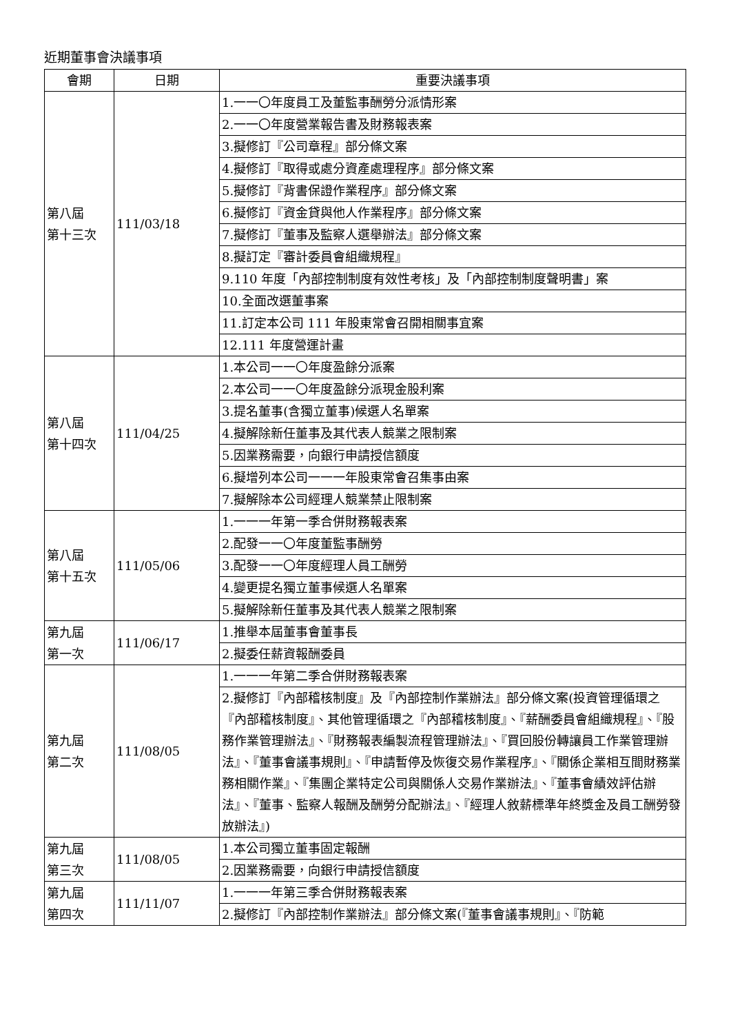近期董事會決議事項
| 會期 | 日期 | 重要決議事項 |
| --- | --- | --- |
| 第八屆 第十三次 | 111/03/18 | 1.一一〇年度員工及董監事酬勞分派情形案 |
| | | 2.一一〇年度營業報告書及財務報表案 |
| | | 3.擬修訂『公司章程』部分條文案 |
| | | 4.擬修訂『取得或處分資產處理程序』部分條文案 |
| | | 5.擬修訂『背書保證作業程序』部分條文案 |
| | | 6.擬修訂『資金貸與他人作業程序』部分條文案 |
| | | 7.擬修訂『董事及監察人選舉辦法』部分條文案 |
| | | 8.擬訂定『審計委員會組織規程』 |
| | | 9.110 年度「內部控制制度有效性考核」及「內部控制制度聲明書」案 |
| | | 10.全面改選董事案 |
| | | 11.訂定本公司 111 年股東常會召開相關事宜案 |
| | | 12.111 年度營運計畫 |
| 第八屆 第十四次 | 111/04/25 | 1.本公司一一〇年度盈餘分派案 |
| | | 2.本公司一一〇年度盈餘分派現金股利案 |
| | | 3.提名董事(含獨立董事)候選人名單案 |
| | | 4.擬解除新任董事及其代表人競業之限制案 |
| | | 5.因業務需要，向銀行申請授信額度 |
| | | 6.擬增列本公司一一一年股東常會召集事由案 |
| | | 7.擬解除本公司經理人競業禁止限制案 |
| 第八屆 第十五次 | 111/05/06 | 1.一一一年第一季合併財務報表案 |
| | | 2.配發一一〇年度董監事酬勞 |
| | | 3.配發一一〇年度經理人員工酬勞 |
| | | 4.變更提名獨立董事候選人名單案 |
| | | 5.擬解除新任董事及其代表人競業之限制案 |
| 第九屆 第一次 | 111/06/17 | 1.推舉本屆董事會董事長 |
| | | 2.擬委任薪資報酬委員 |
| 第九屆 第二次 | 111/08/05 | 1.一一一年第二季合併財務報表案 |
| | | 2.擬修訂『內部稽核制度』及『內部控制作業辦法』部分條文案(投資管理循環之『內部稽核制度』、其他管理循環之『內部稽核制度』、『薪酬委員會組織規程』、『股務作業管理辦法』、『財務報表編製流程管理辦法』、『買回股份轉讓員工作業管理辦法』、『董事會議事規則』、『申請暫停及恢復交易作業程序』、『關係企業相互間財務業務相關作業』、『集團企業特定公司與關係人交易作業辦法』、『董事會績效評估辦法』、『董事、監察人報酬及酬勞分配辦法』、『經理人敘薪標準年終獎金及員工酬勞發放辦法』) |
| 第九屆 第三次 | 111/08/05 | 1.本公司獨立董事固定報酬 |
| | | 2.因業務需要，向銀行申請授信額度 |
| 第九屆 第四次 | 111/11/07 | 1.一一一年第三季合併財務報表案 |
| | | 2.擬修訂『內部控制作業辦法』部分條文案(『董事會議事規則』、『防範 |